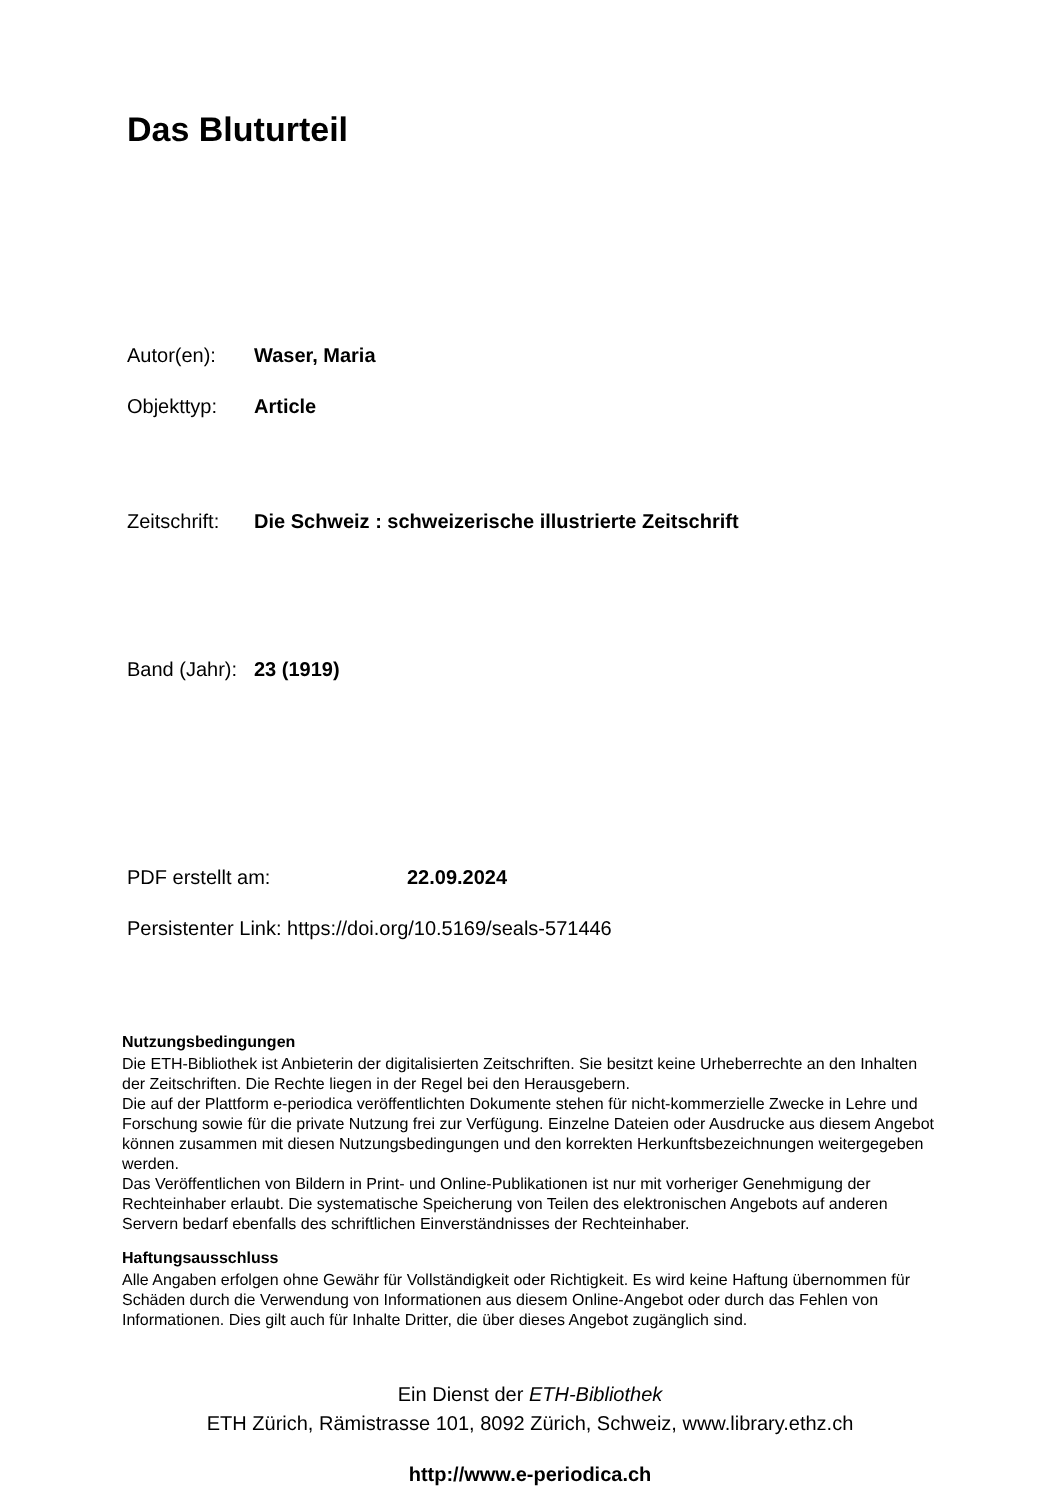Das Bluturteil
Autor(en): Waser, Maria
Objekttyp: Article
Zeitschrift: Die Schweiz : schweizerische illustrierte Zeitschrift
Band (Jahr): 23 (1919)
PDF erstellt am: 22.09.2024
Persistenter Link: https://doi.org/10.5169/seals-571446
Nutzungsbedingungen
Die ETH-Bibliothek ist Anbieterin der digitalisierten Zeitschriften. Sie besitzt keine Urheberrechte an den Inhalten der Zeitschriften. Die Rechte liegen in der Regel bei den Herausgebern.
Die auf der Plattform e-periodica veröffentlichten Dokumente stehen für nicht-kommerzielle Zwecke in Lehre und Forschung sowie für die private Nutzung frei zur Verfügung. Einzelne Dateien oder Ausdrucke aus diesem Angebot können zusammen mit diesen Nutzungsbedingungen und den korrekten Herkunftsbezeichnungen weitergegeben werden.
Das Veröffentlichen von Bildern in Print- und Online-Publikationen ist nur mit vorheriger Genehmigung der Rechteinhaber erlaubt. Die systematische Speicherung von Teilen des elektronischen Angebots auf anderen Servern bedarf ebenfalls des schriftlichen Einverständnisses der Rechteinhaber.
Haftungsausschluss
Alle Angaben erfolgen ohne Gewähr für Vollständigkeit oder Richtigkeit. Es wird keine Haftung übernommen für Schäden durch die Verwendung von Informationen aus diesem Online-Angebot oder durch das Fehlen von Informationen. Dies gilt auch für Inhalte Dritter, die über dieses Angebot zugänglich sind.
Ein Dienst der ETH-Bibliothek
ETH Zürich, Rämistrasse 101, 8092 Zürich, Schweiz, www.library.ethz.ch
http://www.e-periodica.ch